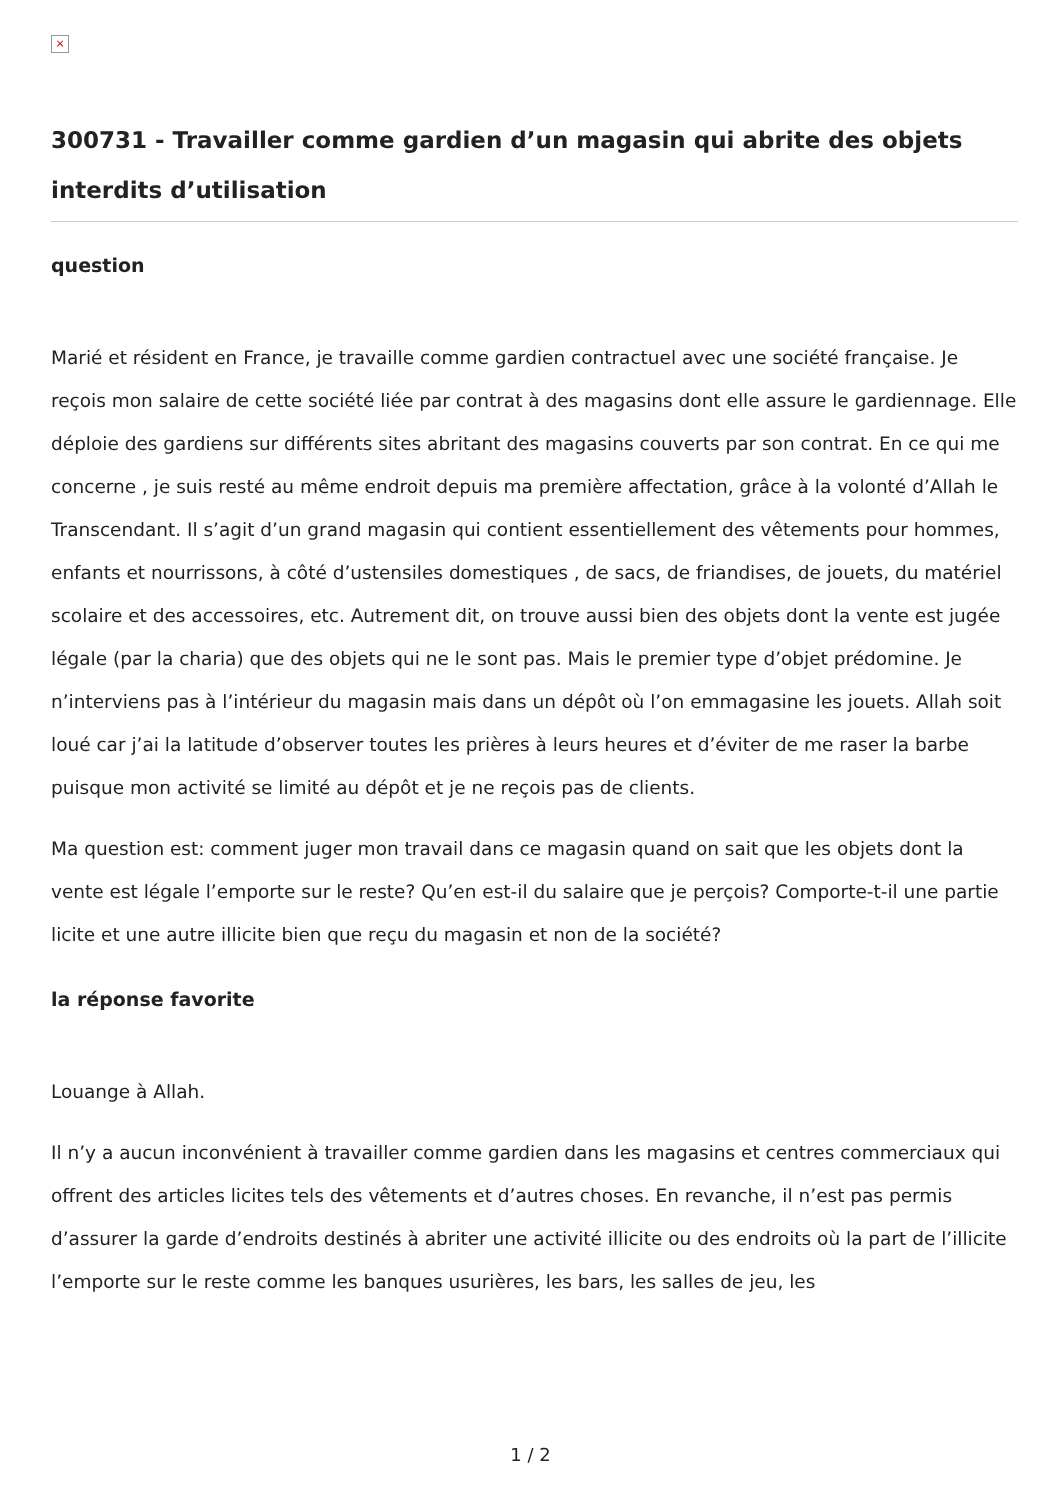×
300731 - Travailler comme gardien d’un magasin qui abrite des objets interdits d’utilisation
question
Marié et résident en France, je travaille comme gardien contractuel avec une société française. Je reçois mon salaire de cette société liée par contrat à des magasins dont elle assure le gardiennage. Elle déploie des gardiens sur différents sites abritant des magasins couverts par son contrat. En ce qui me concerne , je suis resté au même endroit depuis ma première affectation, grâce à la volonté d’Allah le Transcendant. Il s’agit d’un grand magasin qui contient essentiellement des vêtements pour hommes, enfants et nourrissons, à côté d’ustensiles domestiques , de sacs, de friandises, de jouets, du matériel scolaire et des accessoires, etc. Autrement dit, on trouve aussi bien des objets dont la vente est jugée légale (par la charia) que des objets qui ne le sont pas. Mais le premier type d’objet prédomine. Je n’interviens pas à l’intérieur du magasin mais dans un dépôt où l’on emmagasine les jouets. Allah soit loué car j’ai la latitude d’observer toutes les prières à leurs heures et d’éviter de me raser la barbe puisque mon activité se limité au dépôt et je ne reçois pas de clients.
Ma question est: comment juger mon travail dans ce magasin quand on sait que les objets dont la vente est légale l’emporte sur le reste? Qu’en est-il du salaire que je perçois? Comporte-t-il une partie licite et une autre illicite bien que reçu du magasin et non de la société?
la réponse favorite
Louange à Allah.
Il n’y a aucun inconvénient à travailler comme gardien dans les magasins et centres commerciaux qui offrent des articles licites tels des vêtements et d’autres choses. En revanche, il n’est pas permis d’assurer la garde d’endroits destinés à abriter une activité illicite ou des endroits où la part de l’illicite l’emporte sur le reste comme les banques usurières, les bars, les salles de jeu, les
1 / 2